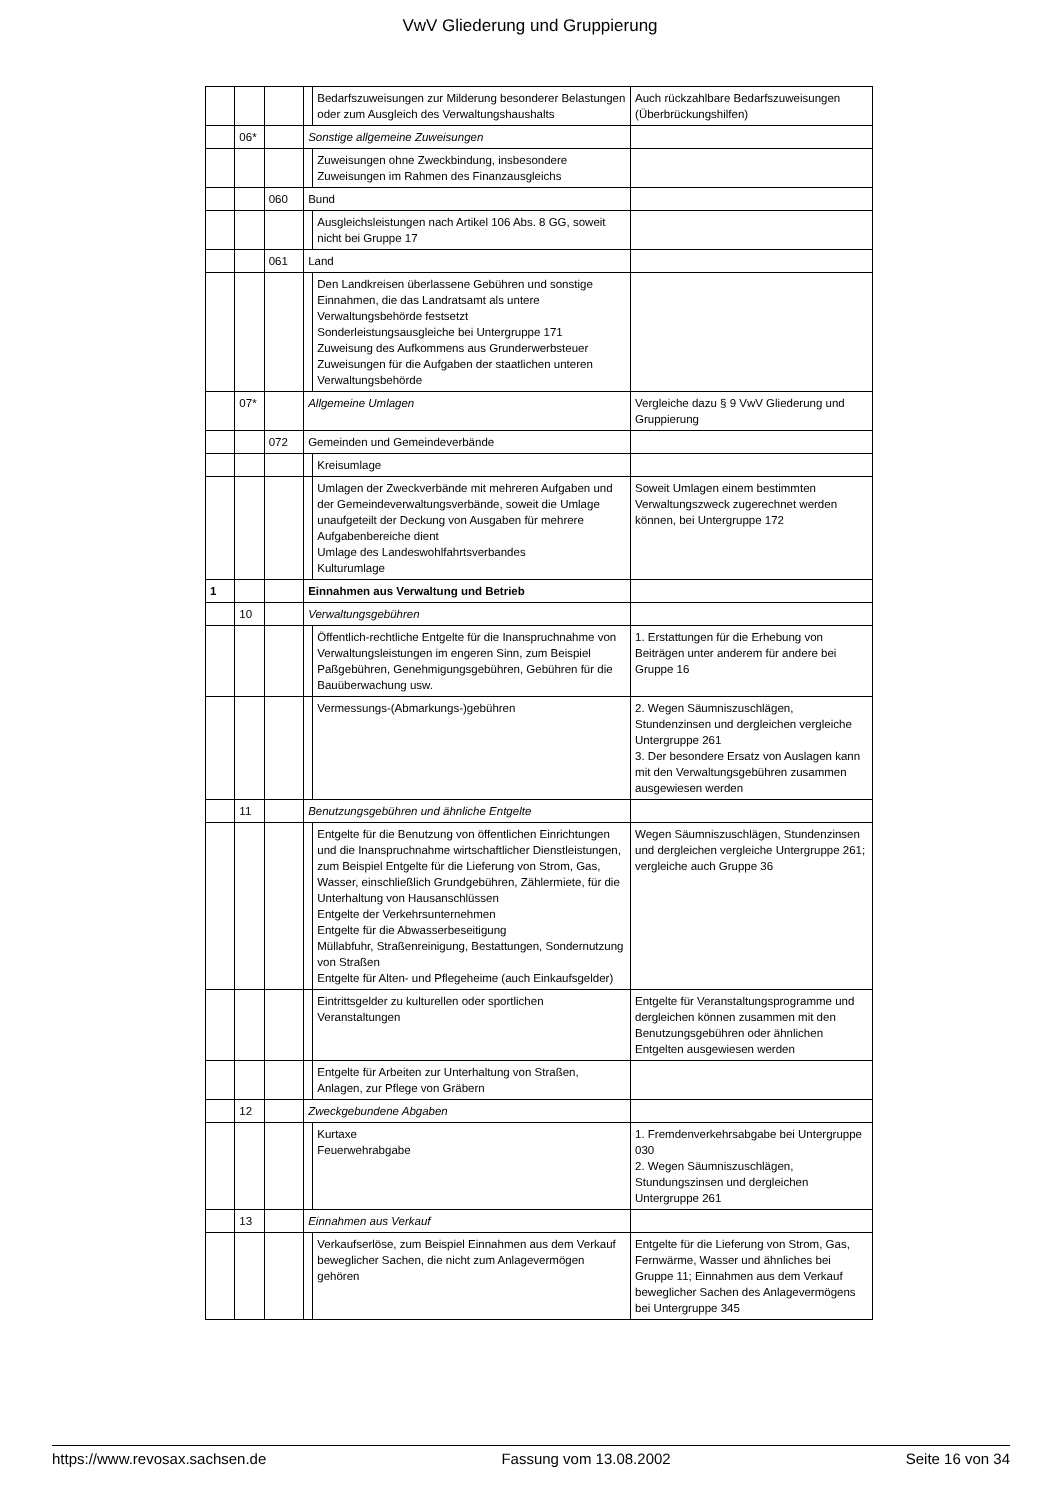VwV Gliederung und Gruppierung
| | | | | Bedarfszuweisungen zur Milderung besonderer Belastungen oder zum Ausgleich des Verwaltungshaushalts | Auch rückzahlbare Bedarfszuweisungen (Überbrückungshilfen) |
| | 06* | | Sonstige allgemeine Zuweisungen | | |
| | | | | Zuweisungen ohne Zweckbindung, insbesondere Zuweisungen im Rahmen des Finanzausgleichs | |
| | | 060 | Bund | | |
| | | | | Ausgleichsleistungen nach Artikel 106 Abs. 8 GG, soweit nicht bei Gruppe 17 | |
| | | 061 | Land | | |
| | | | | Den Landkreisen überlassene Gebühren und sonstige Einnahmen, die das Landratsamt als untere Verwaltungsbehörde festsetzt Sonderleistungsausgleiche bei Untergruppe 171 Zuweisung des Aufkommens aus Grunderwerbsteuer Zuweisungen für die Aufgaben der staatlichen unteren Verwaltungsbehörde | |
| | 07* | | Allgemeine Umlagen | | Vergleiche dazu § 9 VwV Gliederung und Gruppierung |
| | | 072 | Gemeinden und Gemeindeverbände | | |
| | | | | Kreisumlage | |
| | | | | Umlagen der Zweckverbände mit mehreren Aufgaben und der Gemeindeverwaltungsverbände, soweit die Umlage unaufgeteilt der Deckung von Ausgaben für mehrere Aufgabenbereiche dient Umlage des Landeswohlfahrtsverbandes Kulturumlage | Soweit Umlagen einem bestimmten Verwaltungszweck zugerechnet werden können, bei Untergruppe 172 |
| 1 | | | Einnahmen aus Verwaltung und Betrieb | | |
| | 10 | | Verwaltungsgebühren | | |
| | | | | Öffentlich-rechtliche Entgelte für die Inanspruchnahme von Verwaltungsleistungen im engeren Sinn, zum Beispiel Paßgebühren, Genehmigungsgebühren, Gebühren für die Bauüberwachung usw. | 1. Erstattungen für die Erhebung von Beiträgen unter anderem für andere bei Gruppe 16 |
| | | | | Vermessungs-(Abmarkungs-)gebühren | 2. Wegen Säumniszuschlägen, Stundenzinsen und dergleichen vergleiche Untergruppe 261 3. Der besondere Ersatz von Auslagen kann mit den Verwaltungsgebühren zusammen ausgewiesen werden |
| | 11 | | Benutzungsgebühren und ähnliche Entgelte | | |
| | | | | Entgelte für die Benutzung von öffentlichen Einrichtungen und die Inanspruchnahme wirtschaftlicher Dienstleistungen, zum Beispiel Entgelte für die Lieferung von Strom, Gas, Wasser, einschließlich Grundgebühren, Zählermiete, für die Unterhaltung von Hausanschlüssen Entgelte der Verkehrsunternehmen Entgelte für die Abwasserbeseitigung Müllabfuhr, Straßenreinigung, Bestattungen, Sondernutzung von Straßen Entgelte für Alten- und Pflegeheime (auch Einkaufsgelder) | Wegen Säumniszuschlägen, Stundenzinsen und dergleichen vergleiche Untergruppe 261; vergleiche auch Gruppe 36 |
| | | | | Eintrittsgelder zu kulturellen oder sportlichen Veranstaltungen | Entgelte für Veranstaltungsprogramme und dergleichen können zusammen mit den Benutzungsgebühren oder ähnlichen Entgelten ausgewiesen werden |
| | | | | Entgelte für Arbeiten zur Unterhaltung von Straßen, Anlagen, zur Pflege von Gräbern | |
| | 12 | | Zweckgebundene Abgaben | | |
| | | | | Kurtaxe Feuerwehrabgabe | 1. Fremdenverkehrsabgabe bei Untergruppe 030 2. Wegen Säumniszuschlägen, Stundungszinsen und dergleichen Untergruppe 261 |
| | 13 | | Einnahmen aus Verkauf | | |
| | | | | Verkaufserlöse, zum Beispiel Einnahmen aus dem Verkauf beweglicher Sachen, die nicht zum Anlagevermögen gehören | Entgelte für die Lieferung von Strom, Gas, Fernwärme, Wasser und ähnliches bei Gruppe 11; Einnahmen aus dem Verkauf beweglicher Sachen des Anlagevermögens bei Untergruppe 345 |
https://www.revosax.sachsen.de Fassung vom 13.08.2002 Seite 16 von 34